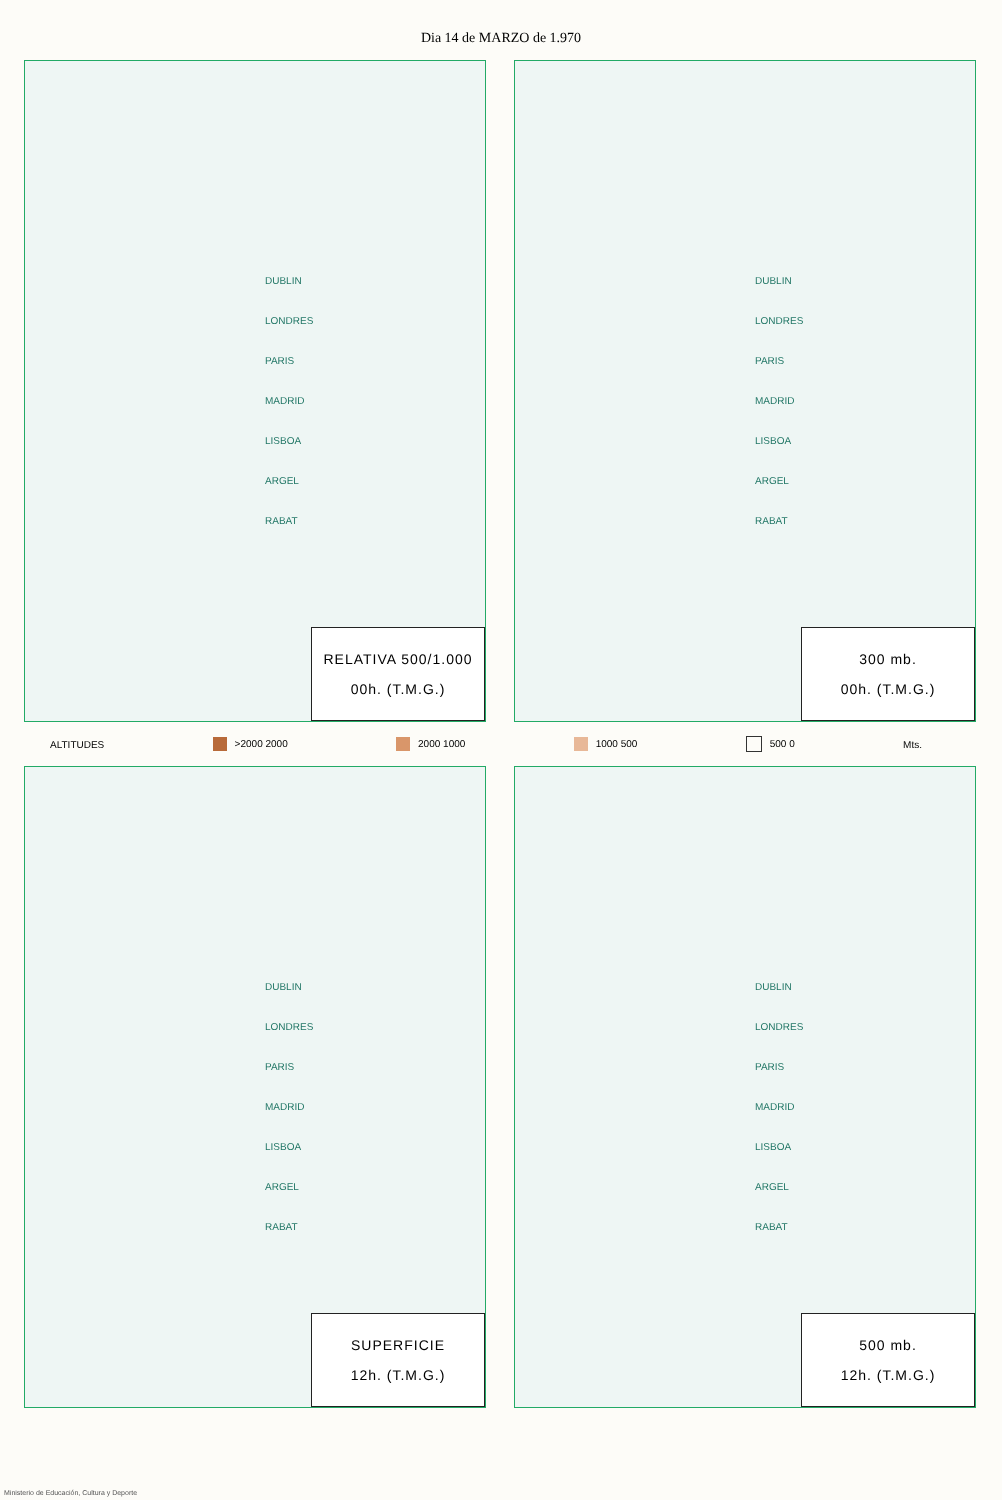Dia 14 de MARZO de 1.970
DUBLIN
LONDRES
PARIS
MADRID
LISBOA
ARGEL
RABAT
RELATIVA 500/1.000
00h. (T.M.G.)
DUBLIN
LONDRES
PARIS
MADRID
LISBOA
ARGEL
RABAT
300 mb.
00h. (T.M.G.)
ALTITUDES >2000 2000 2000 1000 1000 500 500 0 Mts.
DUBLIN
LONDRES
PARIS
MADRID
LISBOA
ARGEL
RABAT
SUPERFICIE
12h. (T.M.G.)
DUBLIN
LONDRES
PARIS
MADRID
LISBOA
ARGEL
RABAT
500 mb.
12h. (T.M.G.)
Ministerio de Educación, Cultura y Deporte